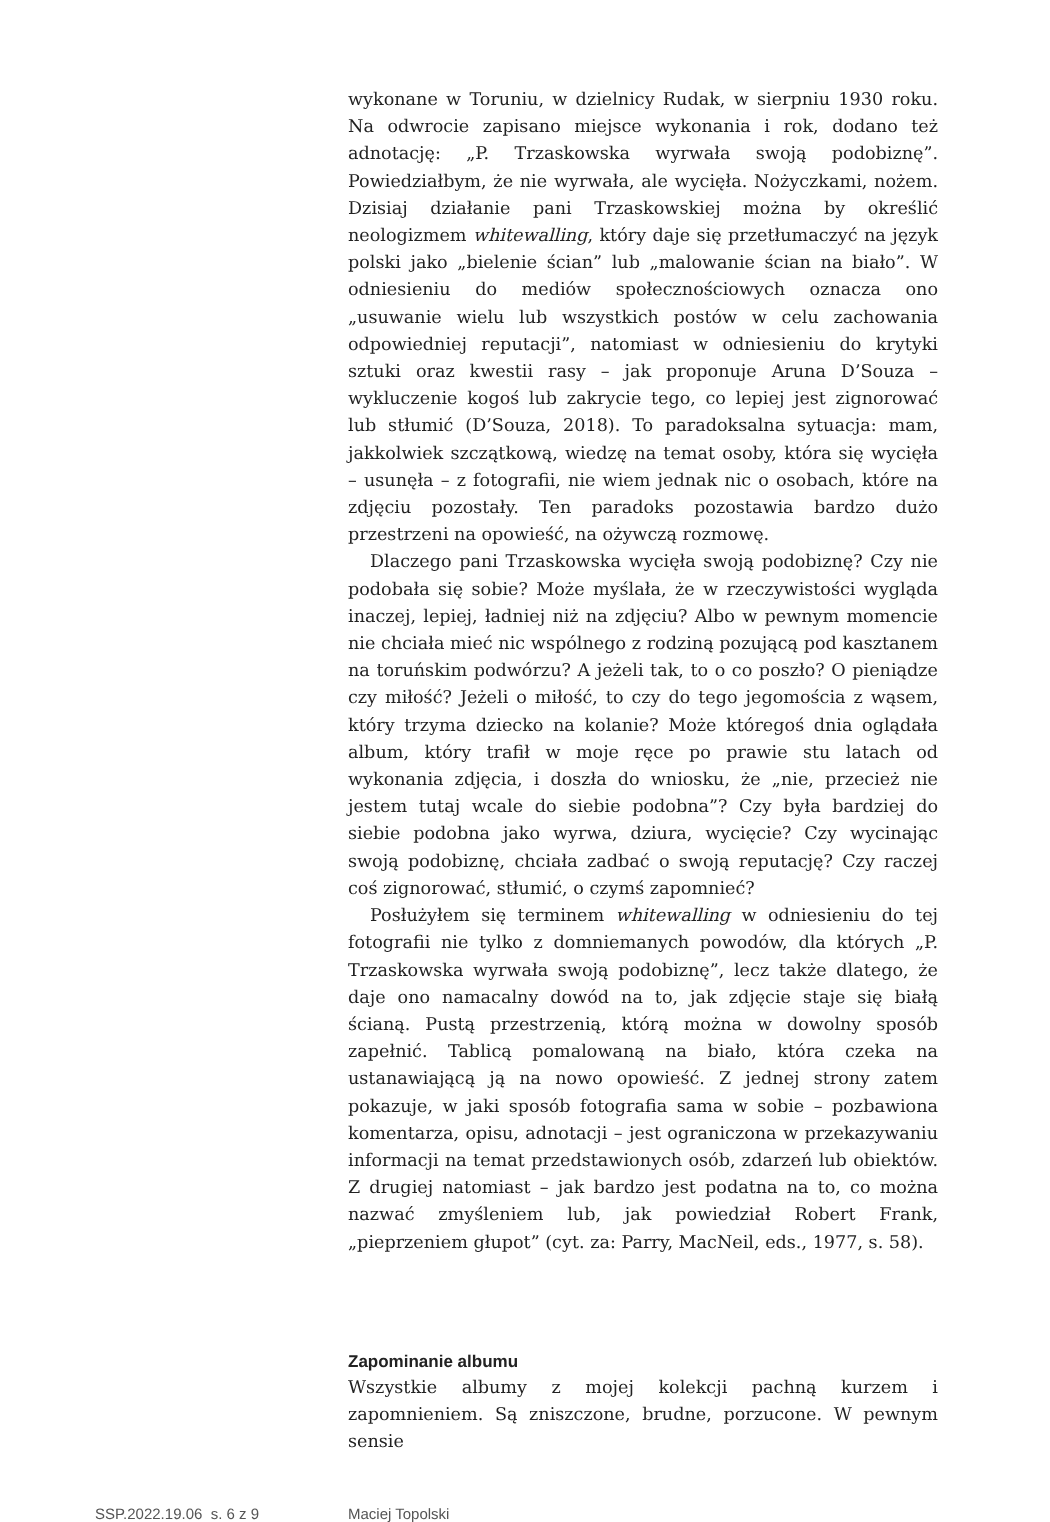wykonane w Toruniu, w dzielnicy Rudak, w sierpniu 1930 roku. Na odwrocie zapisano miejsce wykonania i rok, dodano też adnotację: „P. Trzaskowska wyrwała swoją podobiznę”. Powiedziałbym, że nie wyrwała, ale wycięła. Nożyczkami, nożem. Dzisiaj działanie pani Trzaskowskiej można by określić neologizmem whitewalling, który daje się przetłumaczyć na język polski jako „bielenie ścian” lub „malowanie ścian na biało”. W odniesieniu do mediów społecznościowych oznacza ono „usuwanie wielu lub wszystkich postów w celu zachowania odpowiedniej reputacji”, natomiast w odniesieniu do krytyki sztuki oraz kwestii rasy – jak proponuje Aruna D’Souza – wykluczenie kogoś lub zakrycie tego, co lepiej jest zignorować lub stłumić (D’Souza, 2018). To paradoksalna sytuacja: mam, jakkolwiek szczątkową, wiedzę na temat osoby, która się wycięła – usunęła – z fotografii, nie wiem jednak nic o osobach, które na zdjęciu pozostały. Ten paradoks pozostawia bardzo dużo przestrzeni na opowieść, na ożywczą rozmowę.
Dlaczego pani Trzaskowska wycięła swoją podobiznę? Czy nie podobała się sobie? Może myślała, że w rzeczywistości wygląda inaczej, lepiej, ładniej niż na zdjęciu? Albo w pewnym momencie nie chciała mieć nic wspólnego z rodziną pozującą pod kasztanem na toruńskim podwórzu? A jeżeli tak, to o co poszło? O pieniądze czy miłość? Jeżeli o miłość, to czy do tego jegomościa z wąsem, który trzyma dziecko na kolanie? Może któregoś dnia oglądała album, który trafił w moje ręce po prawie stu latach od wykonania zdjęcia, i doszła do wniosku, że „nie, przecież nie jestem tutaj wcale do siebie podobna”? Czy była bardziej do siebie podobna jako wyrwa, dziura, wycięcie? Czy wycinając swoją podobiznę, chciała zadbać o swoją reputację? Czy raczej coś zignorować, stłumić, o czymś zapomnieć?
Posłużyłem się terminem whitewalling w odniesieniu do tej fotografii nie tylko z domniemanych powodów, dla których „P. Trzaskowska wyrwała swoją podobiznę”, lecz także dlatego, że daje ono namacalny dowód na to, jak zdjęcie staje się białą ścianą. Pustą przestrzenią, którą można w dowolny sposób zapełnić. Tablicą pomalowaną na biało, która czeka na ustanawiającą ją na nowo opowieść. Z jednej strony zatem pokazuje, w jaki sposób fotografia sama w sobie – pozbawiona komentarza, opisu, adnotacji – jest ograniczona w przekazywaniu informacji na temat przedstawionych osób, zdarzeń lub obiektów. Z drugiej natomiast – jak bardzo jest podatna na to, co można nazwać zmyśleniem lub, jak powiedział Robert Frank, „pieprzeniem głupot” (cyt. za: Parry, MacNeil, eds., 1977, s. 58).
Zapominanie albumu
Wszystkie albumy z mojej kolekcji pachną kurzem i zapomnieniem. Są zniszczone, brudne, porzucone. W pewnym sensie
SSP.2022.19.06 s. 6 z 9 Maciej Topolski